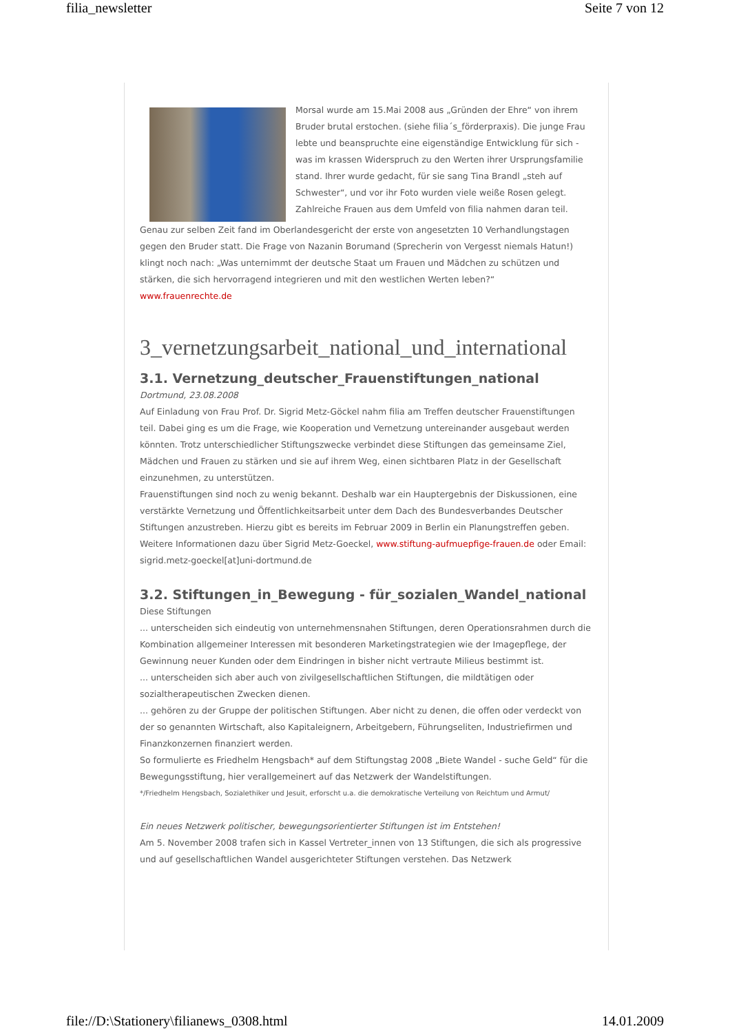filia_newsletter Seite 7 von 12
Morsal wurde am 15.Mai 2008 aus „Gründen der Ehre“ von ihrem Bruder brutal erstochen. (siehe filia´s_förderpraxis). Die junge Frau lebte und beanspruchte eine eigenständige Entwicklung für sich - was im krassen Widerspruch zu den Werten ihrer Ursprungsfamilie stand. Ihrer wurde gedacht, für sie sang Tina Brandl „steh auf Schwester“, und vor ihr Foto wurden viele weiße Rosen gelegt. Zahlreiche Frauen aus dem Umfeld von filia nahmen daran teil.
Genau zur selben Zeit fand im Oberlandesgericht der erste von angesetzten 10 Verhandlungstagen gegen den Bruder statt. Die Frage von Nazanin Borumand (Sprecherin von Vergesst niemals Hatun!) klingt noch nach: „Was unternimmt der deutsche Staat um Frauen und Mädchen zu schützen und stärken, die sich hervorragend integrieren und mit den westlichen Werten leben?“
www.frauenrechte.de
3_vernetzungsarbeit_national_und_international
3.1. Vernetzung_deutscher_Frauenstiftungen_national
Dortmund, 23.08.2008
Auf Einladung von Frau Prof. Dr. Sigrid Metz-Göckel nahm filia am Treffen deutscher Frauenstiftungen teil. Dabei ging es um die Frage, wie Kooperation und Vernetzung untereinander ausgebaut werden könnten. Trotz unterschiedlicher Stiftungszwecke verbindet diese Stiftungen das gemeinsame Ziel, Mädchen und Frauen zu stärken und sie auf ihrem Weg, einen sichtbaren Platz in der Gesellschaft einzunehmen, zu unterstützen.
Frauenstiftungen sind noch zu wenig bekannt. Deshalb war ein Hauptergebnis der Diskussionen, eine verstärkte Vernetzung und Öffentlichkeitsarbeit unter dem Dach des Bundesverbandes Deutscher Stiftungen anzustreben. Hierzu gibt es bereits im Februar 2009 in Berlin ein Planungstreffen geben.
Weitere Informationen dazu über Sigrid Metz-Goeckel, www.stiftung-aufmuepfige-frauen.de oder Email: sigrid.metz-goeckel[at]uni-dortmund.de
3.2. Stiftungen_in_Bewegung - für_sozialen_Wandel_national
Diese Stiftungen
... unterscheiden sich eindeutig von unternehmensnahen Stiftungen, deren Operationsrahmen durch die Kombination allgemeiner Interessen mit besonderen Marketingstrategien wie der Imagepflege, der Gewinnung neuer Kunden oder dem Eindringen in bisher nicht vertraute Milieus bestimmt ist.
... unterscheiden sich aber auch von zivilgesellschaftlichen Stiftungen, die mildtätigen oder sozialtherapeutischen Zwecken dienen.
... gehören zu der Gruppe der politischen Stiftungen. Aber nicht zu denen, die offen oder verdeckt von der so genannten Wirtschaft, also Kapitaleignern, Arbeitgebern, Führungseliten, Industriefirmen und Finanzkonzernen finanziert werden.
So formulierte es Friedhelm Hengsbach* auf dem Stiftungstag 2008 „Biete Wandel - suche Geld“ für die Bewegungsstiftung, hier verallgemeinert auf das Netzwerk der Wandelstiftungen.
*/Friedhelm Hengsbach, Sozialethiker und Jesuit, erforscht u.a. die demokratische Verteilung von Reichtum und Armut/
Ein neues Netzwerk politischer, bewegungsorientierter Stiftungen ist im Entstehen!
Am 5. November 2008 trafen sich in Kassel Vertreter_innen von 13 Stiftungen, die sich als progressive und auf gesellschaftlichen Wandel ausgerichteter Stiftungen verstehen. Das Netzwerk
file://D:\Stationery\filianews_0308.html 14.01.2009